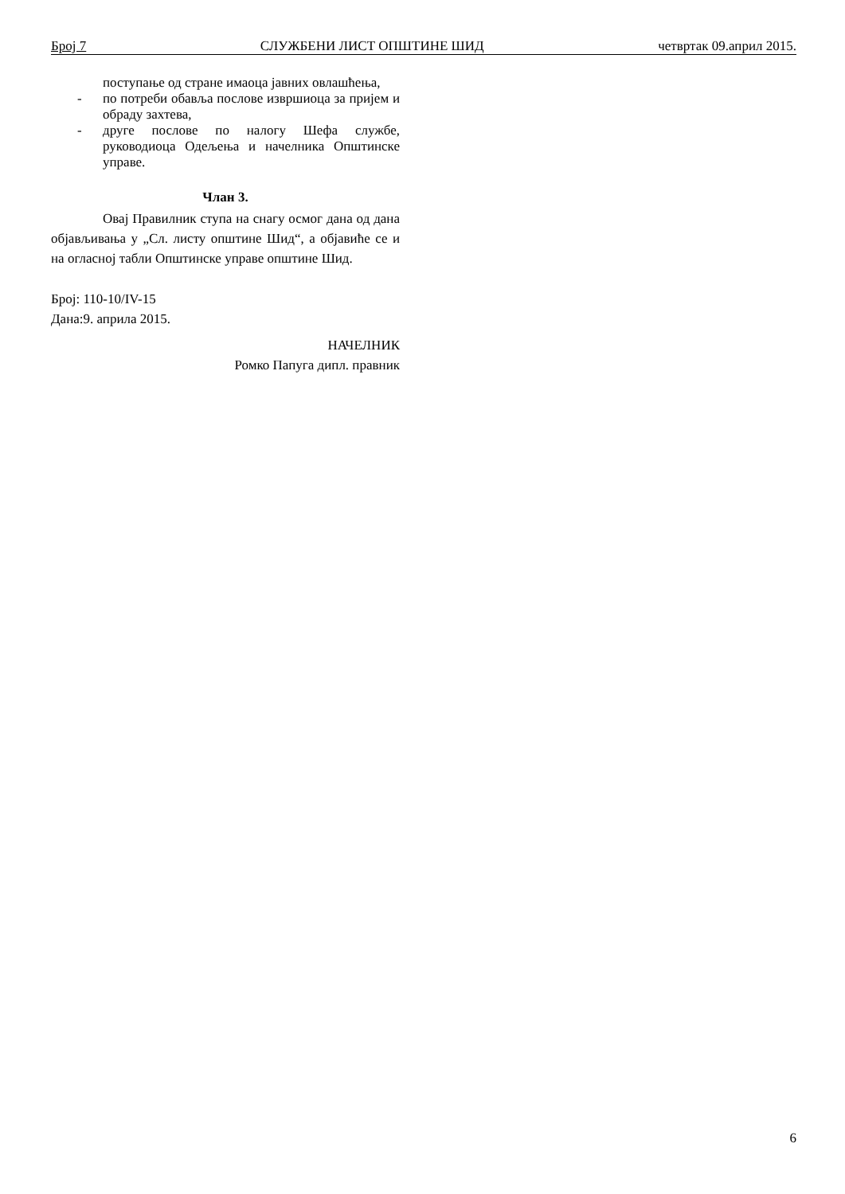Број 7 СЛУЖБЕНИ ЛИСТ ОПШТИНЕ ШИД четвртак 09.април 2015.
поступање од стране имаоца јавних овлашћења,
- по потреби обавља послове извршиоца за пријем и обраду захтева,
- друге послове по налогу Шефа службе, руководиоца Одељења и начелника Општинске управе.
Члан 3.
Овај Правилник ступа на снагу осмог дана од дана објављивања у „Сл. листу општине Шид“, а објавиће се и на огласној табли Општинске управе општине Шид.
Број: 110-10/IV-15
Дана:9. априла 2015.
НАЧЕЛНИК
Ромко Папуга дипл. правник
6